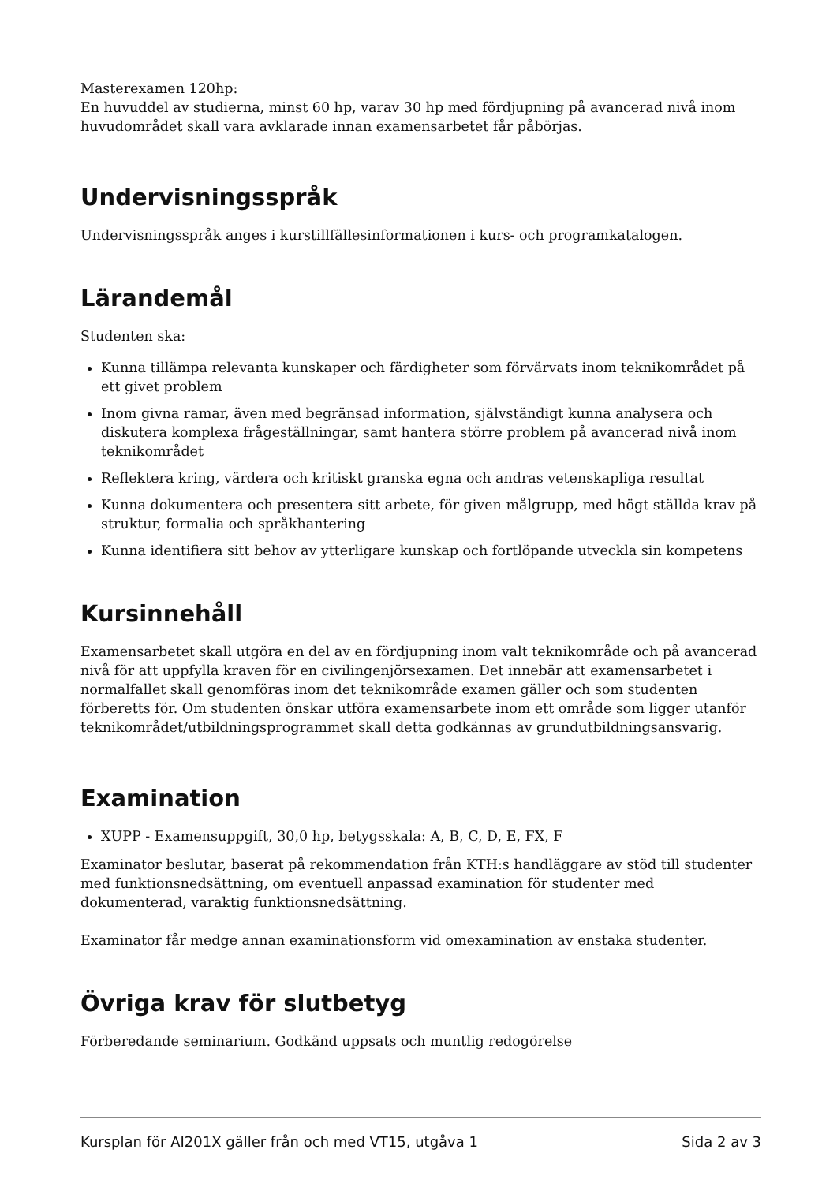Masterexamen 120hp:
En huvuddel av studierna, minst 60 hp, varav 30 hp med fördjupning på avancerad nivå inom huvudområdet skall vara avklarade innan examensarbetet får påbörjas.
Undervisningsspråk
Undervisningsspråk anges i kurstillfällesinformationen i kurs- och programkatalogen.
Lärandemål
Studenten ska:
Kunna tillämpa relevanta kunskaper och färdigheter som förvärvats inom teknikområdet på ett givet problem
Inom givna ramar, även med begränsad information, självständigt kunna analysera och diskutera komplexa frågeställningar, samt hantera större problem på avancerad nivå inom teknikområdet
Reflektera kring, värdera och kritiskt granska egna och andras vetenskapliga resultat
Kunna dokumentera och presentera sitt arbete, för given målgrupp, med högt ställda krav på struktur, formalia och språkhantering
Kunna identifiera sitt behov av ytterligare kunskap och fortlöpande utveckla sin kompetens
Kursinnehåll
Examensarbetet skall utgöra en del av en fördjupning inom valt teknikområde och på avancerad nivå för att uppfylla kraven för en civilingenjörsexamen. Det innebär att examensarbetet i normalfallet skall genomföras inom det teknikområde examen gäller och som studenten förberetts för. Om studenten önskar utföra examensarbete inom ett område som ligger utanför teknikområdet/utbildningsprogrammet skall detta godkännas av grundutbildningsansvarig.
Examination
XUPP - Examensuppgift, 30,0 hp, betygsskala: A, B, C, D, E, FX, F
Examinator beslutar, baserat på rekommendation från KTH:s handläggare av stöd till studenter med funktionsnedsättning, om eventuell anpassad examination för studenter med dokumenterad, varaktig funktionsnedsättning.
Examinator får medge annan examinationsform vid omexamination av enstaka studenter.
Övriga krav för slutbetyg
Förberedande seminarium. Godkänd uppsats och muntlig redogörelse
Kursplan för AI201X gäller från och med VT15, utgåva 1 Sida 2 av 3